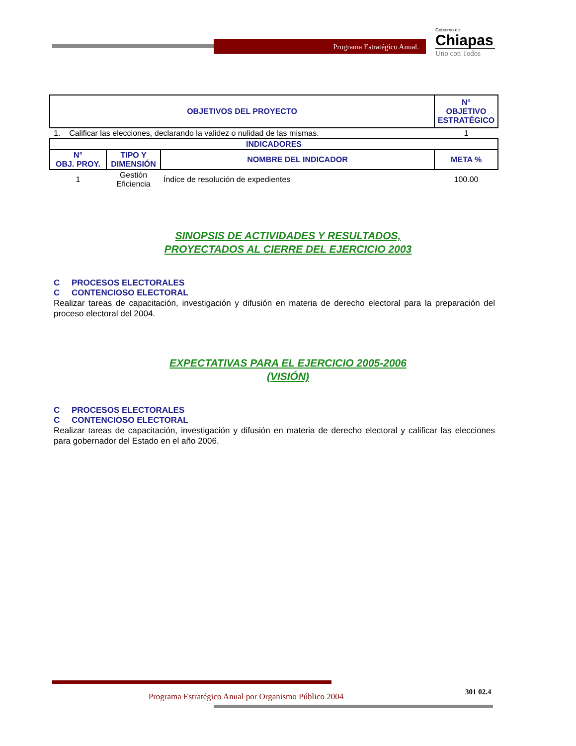Programa Estratégico Anual.
Gobierno de
Chiapas
Uno con Todos
| OBJETIVOS DEL PROYECTO | | | N° OBJETIVO ESTRATÉGICO |
| --- | --- | --- | --- |
| 1. Calificar las elecciones, declarando la validez o nulidad de las mismas. | | | 1 |
| INDICADORES | | | |
| N° OBJ. PROY. | TIPO Y DIMENSIÓN | NOMBRE DEL INDICADOR | META % |
| 1 | Gestión Eficiencia | Índice de resolución de expedientes | 100.00 |
SINOPSIS DE ACTIVIDADES Y RESULTADOS,
PROYECTADOS AL CIERRE DEL EJERCICIO 2003
C PROCESOS ELECTORALES
C CONTENCIOSO ELECTORAL
Realizar tareas de capacitación, investigación y difusión en materia de derecho electoral para la preparación del proceso electoral del 2004.
EXPECTATIVAS PARA EL EJERCICIO 2005-2006
(VISIÓN)
C PROCESOS ELECTORALES
C CONTENCIOSO ELECTORAL
Realizar tareas de capacitación, investigación y difusión en materia de derecho electoral y calificar las elecciones para gobernador del Estado en el año 2006.
Programa Estratégico Anual por Organismo Público 2004
301 02.4